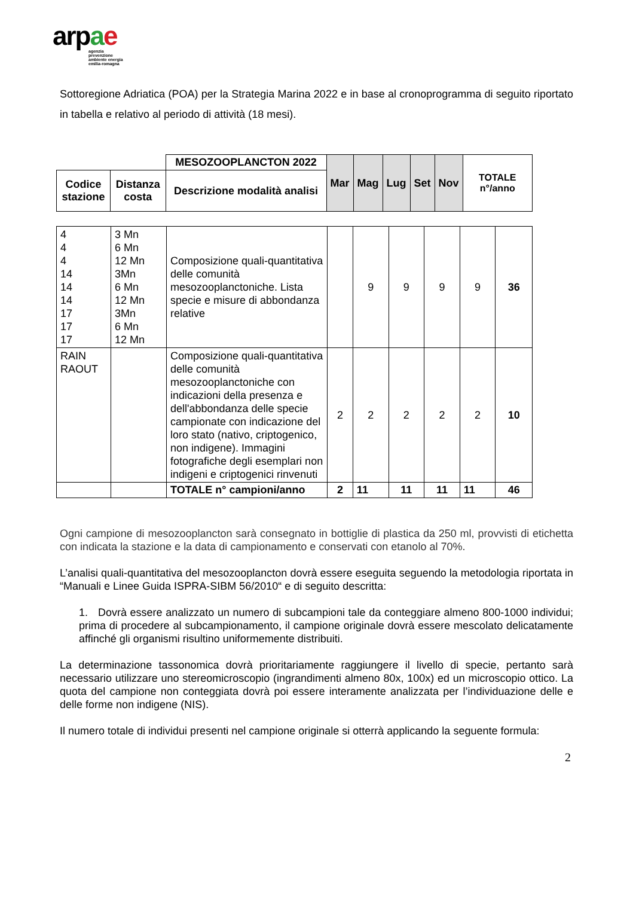arp ae
agenzia
prevenzione
ambiente energia
emilia-romagna
Sottoregione Adriatica (POA) per la Strategia Marina 2022 e in base al cronoprogramma di seguito riportato in tabella e relativo al periodo di attività (18 mesi).
| | | MESOZOOPLANCTON 2022 | Mar | Mag | Lug | Set | Nov | TOTALE n°/anno |
| --- | --- | --- | --- | --- | --- | --- | --- | --- |
| Codice stazione | Distanza costa | Descrizione modalità analisi | | | | | | |
| 4 4 4 14 14 14 17 17 17 | 3 Mn 6 Mn 12 Mn 3Mn 6 Mn 12 Mn 3Mn 6 Mn 12 Mn | Composizione quali-quantitativa delle comunità mesozooplanctoniche. Lista specie e misure di abbondanza relative | | 9 | 9 | 9 | 9 | 36 |
| RAIN RAOUT | | Composizione quali-quantitativa delle comunità mesozooplanctoniche con indicazioni della presenza e dell'abbondanza delle specie campionate con indicazione del loro stato (nativo, criptogenico, non indigene). Immagini fotografiche degli esemplari non indigeni e criptogenici rinvenuti | 2 | 2 | 2 | 2 | 2 | 10 |
| | | TOTALE n° campioni/anno | 2 | 11 | 11 | 11 | 11 | 46 |
Ogni campione di mesozooplancton sarà consegnato in bottiglie di plastica da 250 ml, provvisti di etichetta con indicata la stazione e la data di campionamento e conservati con etanolo al 70%.
L’analisi quali-quantitativa del mesozooplancton dovrà essere eseguita seguendo la metodologia riportata in “Manuali e Linee Guida ISPRA-SIBM 56/2010“ e di seguito descritta:
1. Dovrà essere analizzato un numero di subcampioni tale da conteggiare almeno 800-1000 individui; prima di procedere al subcampionamento, il campione originale dovrà essere mescolato delicatamente affinché gli organismi risultino uniformemente distribuiti.
La determinazione tassonomica dovrà prioritariamente raggiungere il livello di specie, pertanto sarà necessario utilizzare uno stereomicroscopio (ingrandimenti almeno 80x, 100x) ed un microscopio ottico. La quota del campione non conteggiata dovrà poi essere interamente analizzata per l’individuazione delle e delle forme non indigene (NIS).
Il numero totale di individui presenti nel campione originale si otterrà applicando la seguente formula:
2